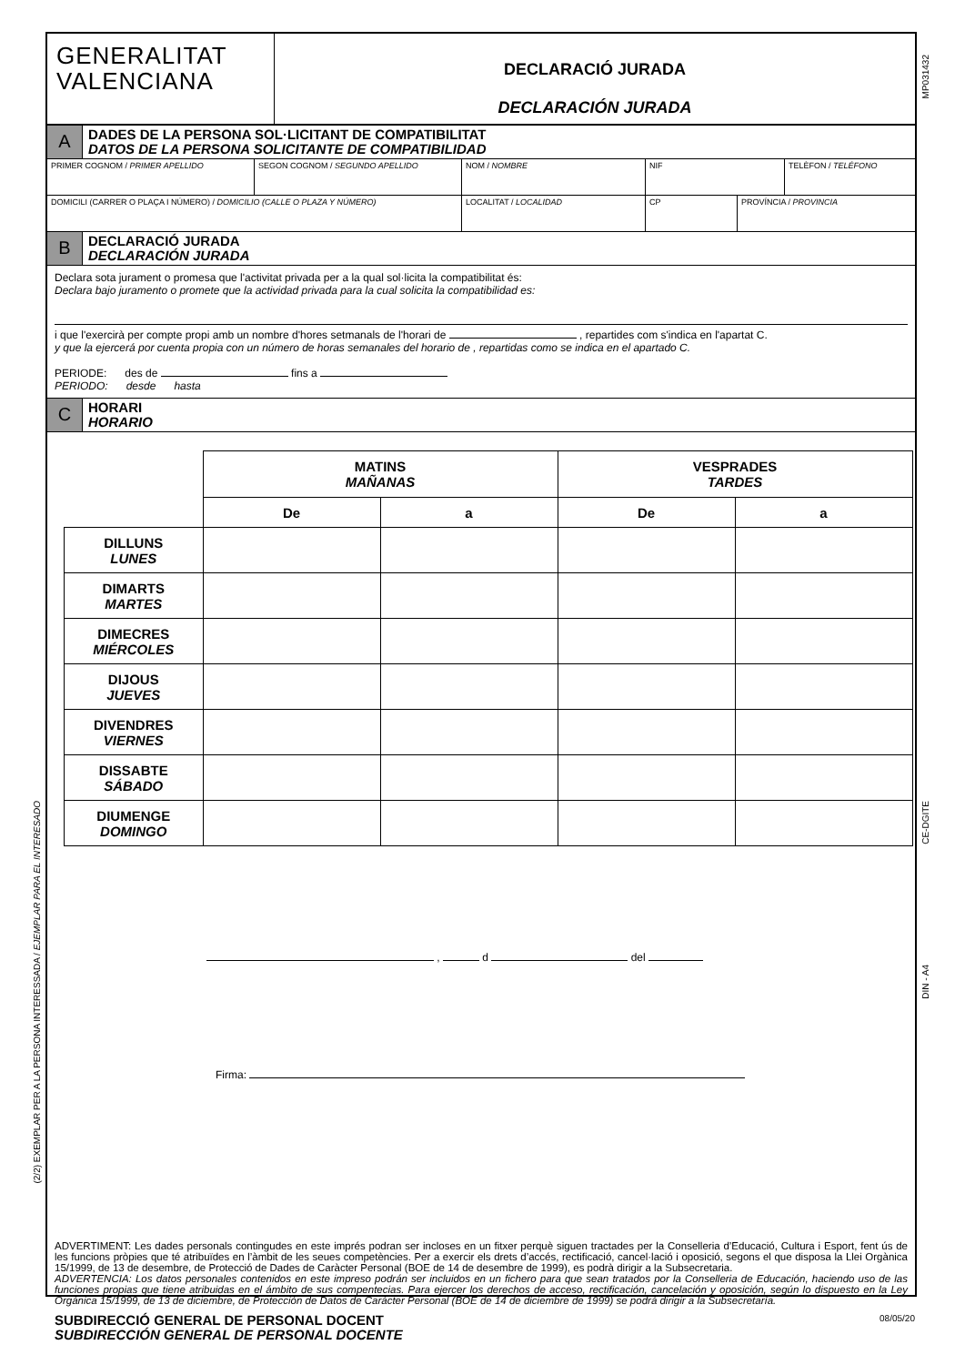MP031432
CE-DGITE
DIN - A4
(2/2) EXEMPLAR PER A LA PERSONA INTERESSADA / EJEMPLAR PARA EL INTERESADO
GENERALITAT
VALENCIANA
DECLARACIÓ JURADA
DECLARACIÓN JURADA
A
DADES DE LA PERSONA SOL·LICITANT DE COMPATIBILITAT
DATOS DE LA PERSONA SOLICITANTE DE COMPATIBILIDAD
PRIMER COGNOM / PRIMER APELLIDO SEGON COGNOM / SEGUNDO APELLIDO NOM / NOMBRE NIF TELÈFON / TELÉFONO
DOMICILI (CARRER O PLAÇA I NÚMERO) / DOMICILIO (CALLE O PLAZA Y NÚMERO) LOCALITAT / LOCALIDAD CP PROVÍNCIA / PROVINCIA
B
DECLARACIÓ JURADA
DECLARACIÓN JURADA
Declara sota jurament o promesa que l'activitat privada per a la qual sol·licita la compatibilitat és:
Declara bajo juramento o promete que la actividad privada para la cual solicita la compatibilidad es:
i que l'exercirà per compte propi amb un nombre d'hores setmanals de l'horari de , repartides com s'indica en l'apartat C.
y que la ejercerá por cuenta propia con un número de horas semanales del horario de , repartidas como se indica en el apartado C.
PERIODE: des de fins a
PERIODO: desde hasta
C
HORARI
HORARIO
| | MATINS MAÑANAS | | VESPRADES TARDES | |
| | De | a | De | a |
| DILLUNS LUNES | | | | |
| DIMARTS MARTES | | | | |
| DIMECRES MIÉRCOLES | | | | |
| DIJOUS JUEVES | | | | |
| DIVENDRES VIERNES | | | | |
| DISSABTE SÁBADO | | | | |
| DIUMENGE DOMINGO | | | | |
, d del
Firma:
ADVERTIMENT: Les dades personals contingudes en este imprés podran ser incloses en un fitxer perquè siguen tractades per la Conselleria d’Educació, Cultura i Esport, fent ús de les funcions pròpies que té atribuïdes en l’àmbit de les seues competències. Per a exercir els drets d’accés, rectificació, cancel·lació i oposició, segons el que disposa la Llei Orgànica 15/1999, de 13 de desembre, de Protecció de Dades de Caràcter Personal (BOE de 14 de desembre de 1999), es podrà dirigir a la Subsecretaria.
ADVERTENCIA: Los datos personales contenidos en este impreso podrán ser incluidos en un fichero para que sean tratados por la Conselleria de Educación, haciendo uso de las funciones propias que tiene atribuidas en el ámbito de sus compentecias. Para ejercer los derechos de acceso, rectificación, cancelación y oposición, según lo dispuesto en la Ley Orgánica 15/1999, de 13 de diciembre, de Protección de Datos de Carácter Personal (BOE de 14 de diciembre de 1999) se podrá dirigir a la Subsecretaría.
SUBDIRECCIÓ GENERAL DE PERSONAL DOCENT
SUBDIRECCIÓN GENERAL DE PERSONAL DOCENTE
08/05/20